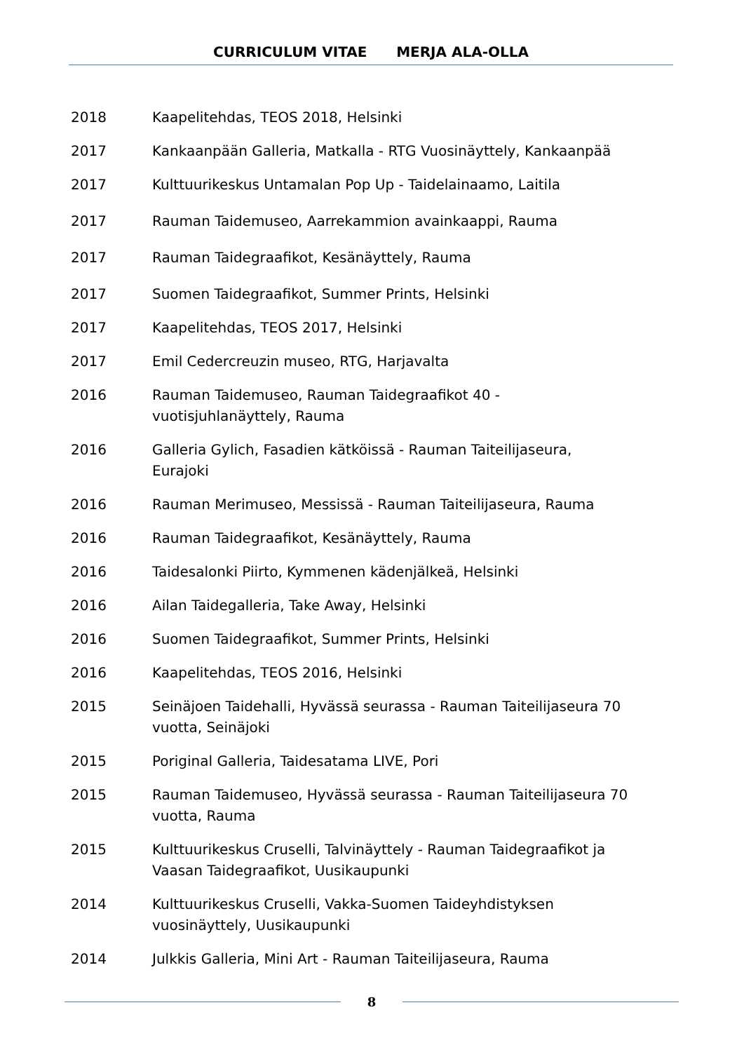CURRICULUM VITAE MERJA ALA-OLLA
2018 Kaapelitehdas, TEOS 2018, Helsinki
2017 Kankaanpään Galleria, Matkalla - RTG Vuosinäyttely, Kankaanpää
2017 Kulttuurikeskus Untamalan Pop Up - Taidelainaamo, Laitila
2017 Rauman Taidemuseo, Aarrekammion avainkaappi, Rauma
2017 Rauman Taidegraafikot, Kesänäyttely, Rauma
2017 Suomen Taidegraafikot, Summer Prints, Helsinki
2017 Kaapelitehdas, TEOS 2017, Helsinki
2017 Emil Cedercreuzin museo, RTG, Harjavalta
2016 Rauman Taidemuseo, Rauman Taidegraafikot 40 -
vuotisjuhlanäyttely, Rauma
2016 Galleria Gylich, Fasadien kätköissä - Rauman Taiteilijaseura,
Eurajoki
2016 Rauman Merimuseo, Messissä - Rauman Taiteilijaseura, Rauma
2016 Rauman Taidegraafikot, Kesänäyttely, Rauma
2016 Taidesalonki Piirto, Kymmenen kädenjälkeä, Helsinki
2016 Ailan Taidegalleria, Take Away, Helsinki
2016 Suomen Taidegraafikot, Summer Prints, Helsinki
2016 Kaapelitehdas, TEOS 2016, Helsinki
2015 Seinäjoen Taidehalli, Hyvässä seurassa - Rauman Taiteilijaseura 70
vuotta, Seinäjoki
2015 Poriginal Galleria, Taidesatama LIVE, Pori
2015 Rauman Taidemuseo, Hyvässä seurassa - Rauman Taiteilijaseura 70
vuotta, Rauma
2015 Kulttuurikeskus Cruselli, Talvinäyttely - Rauman Taidegraafikot ja
Vaasan Taidegraafikot, Uusikaupunki
2014 Kulttuurikeskus Cruselli, Vakka-Suomen Taideyhdistyksen
vuosinäyttely, Uusikaupunki
2014 Julkkis Galleria, Mini Art - Rauman Taiteilijaseura, Rauma
8